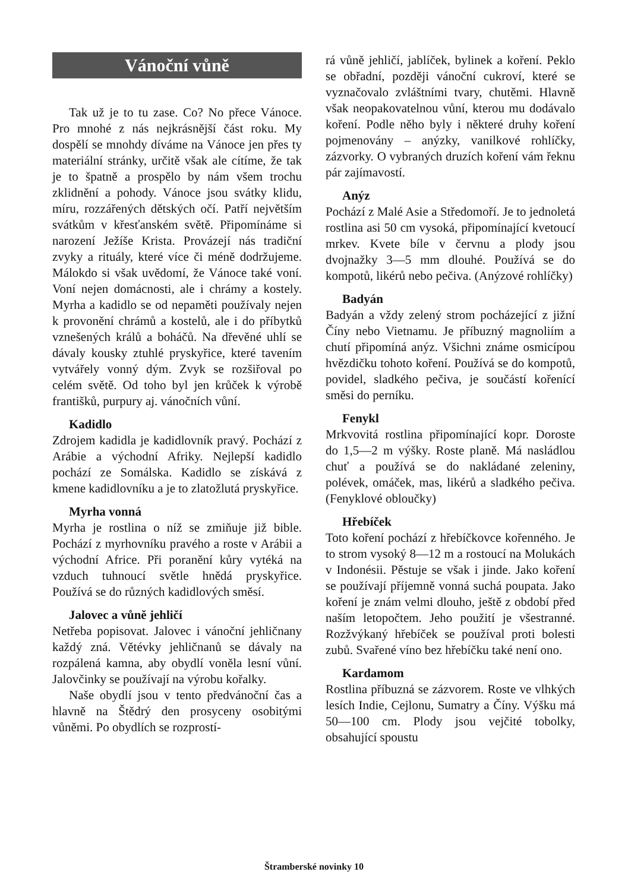Vánoční vůně
Tak už je to tu zase. Co? No přece Vánoce. Pro mnohé z nás nejkrásnější část roku. My dospělí se mnohdy díváme na Vánoce jen přes ty materiální stránky, určitě však ale cítíme, že tak je to špatně a prospělo by nám všem trochu zklidnění a pohody. Vánoce jsou svátky klidu, míru, rozzářených dětských očí. Patří největším svátkům v křesťanském světě. Připomínáme si narození Ježíše Krista. Provázejí nás tradiční zvyky a rituály, které více či méně dodržujeme. Málokdo si však uvědomí, že Vánoce také voní. Voní nejen domácnosti, ale i chrámy a kostely. Myrha a kadidlo se od nepaměti používaly nejen k provonění chrámů a kostelů, ale i do příbytků vznešených králů a boháčů. Na dřevěné uhlí se dávaly kousky ztuhlé pryskyřice, které tavením vytvářely vonný dým. Zvyk se rozšiřoval po celém světě. Od toho byl jen krůček k výrobě františků, purpury aj. vánočních vůní.
Kadidlo
Zdrojem kadidla je kadidlovník pravý. Pochází z Arábie a východní Afriky. Nejlepší kadidlo pochází ze Somálska. Kadidlo se získává z kmene kadidlovníku a je to zlatožlutá pryskyřice.
Myrha vonná
Myrha je rostlina o níž se zmiňuje již bible. Pochází z myrhovníku pravého a roste v Arábii a východní Africe. Při poranění kůry vytéká na vzduch tuhnoucí světle hnědá pryskyřice. Používá se do různých kadidlových směsí.
Jalovec a vůně jehličí
Netřeba popisovat. Jalovec i vánoční jehličnany každý zná. Větévky jehličnanů se dávaly na rozpálená kamna, aby obydlí voněla lesní vůní. Jalovčinky se používají na výrobu kořalky.
Naše obydlí jsou v tento předvánoční čas a hlavně na Štědrý den prosyceny osobitými vůněmi. Po obydlích se rozprostí-
rá vůně jehličí, jablíček, bylinek a koření. Peklo se obřadní, později vánoční cukroví, které se vyznačovalo zvláštními tvary, chutěmi. Hlavně však neopakovatelnou vůní, kterou mu dodávalo koření. Podle něho byly i některé druhy koření pojmenovány – anýzky, vanilkové rohlíčky, zázvorky. O vybraných druzích koření vám řeknu pár zajímavostí.
Anýz
Pochází z Malé Asie a Středomoří. Je to jednoletá rostlina asi 50 cm vysoká, připomínající kvetoucí mrkev. Kvete bíle v červnu a plody jsou dvojnažky 3—5 mm dlouhé. Používá se do kompotů, likérů nebo pečiva. (Anýzové rohlíčky)
Badyán
Badyán a vždy zelený strom pocházející z jižní Číny nebo Vietnamu. Je příbuzný magnoliím a chutí připomíná anýz. Všichni známe osmicípou hvězdičku tohoto koření. Používá se do kompotů, povidel, sladkého pečiva, je součástí kořenící směsi do perníku.
Fenykl
Mrkvovitá rostlina připomínající kopr. Doroste do 1,5—2 m výšky. Roste planě. Má nasládlou chuť a používá se do nakládané zeleniny, polévek, omáček, mas, likérů a sladkého pečiva. (Fenyklové obloučky)
Hřebíček
Toto koření pochází z hřebíčkovce kořenného. Je to strom vysoký 8—12 m a rostoucí na Molukách v Indonésii. Pěstuje se však i jinde. Jako koření se používají příjemně vonná suchá poupata. Jako koření je znám velmi dlouho, ještě z období před naším letopočtem. Jeho použití je všestranné. Rozžvýkaný hřebíček se používal proti bolesti zubů. Svařené víno bez hřebíčku také není ono.
Kardamom
Rostlina příbuzná se zázvorem. Roste ve vlhkých lesích Indie, Cejlonu, Sumatry a Číny. Výšku má 50—100 cm. Plody jsou vejčité tobolky, obsahující spoustu
Štramberské novinky 10